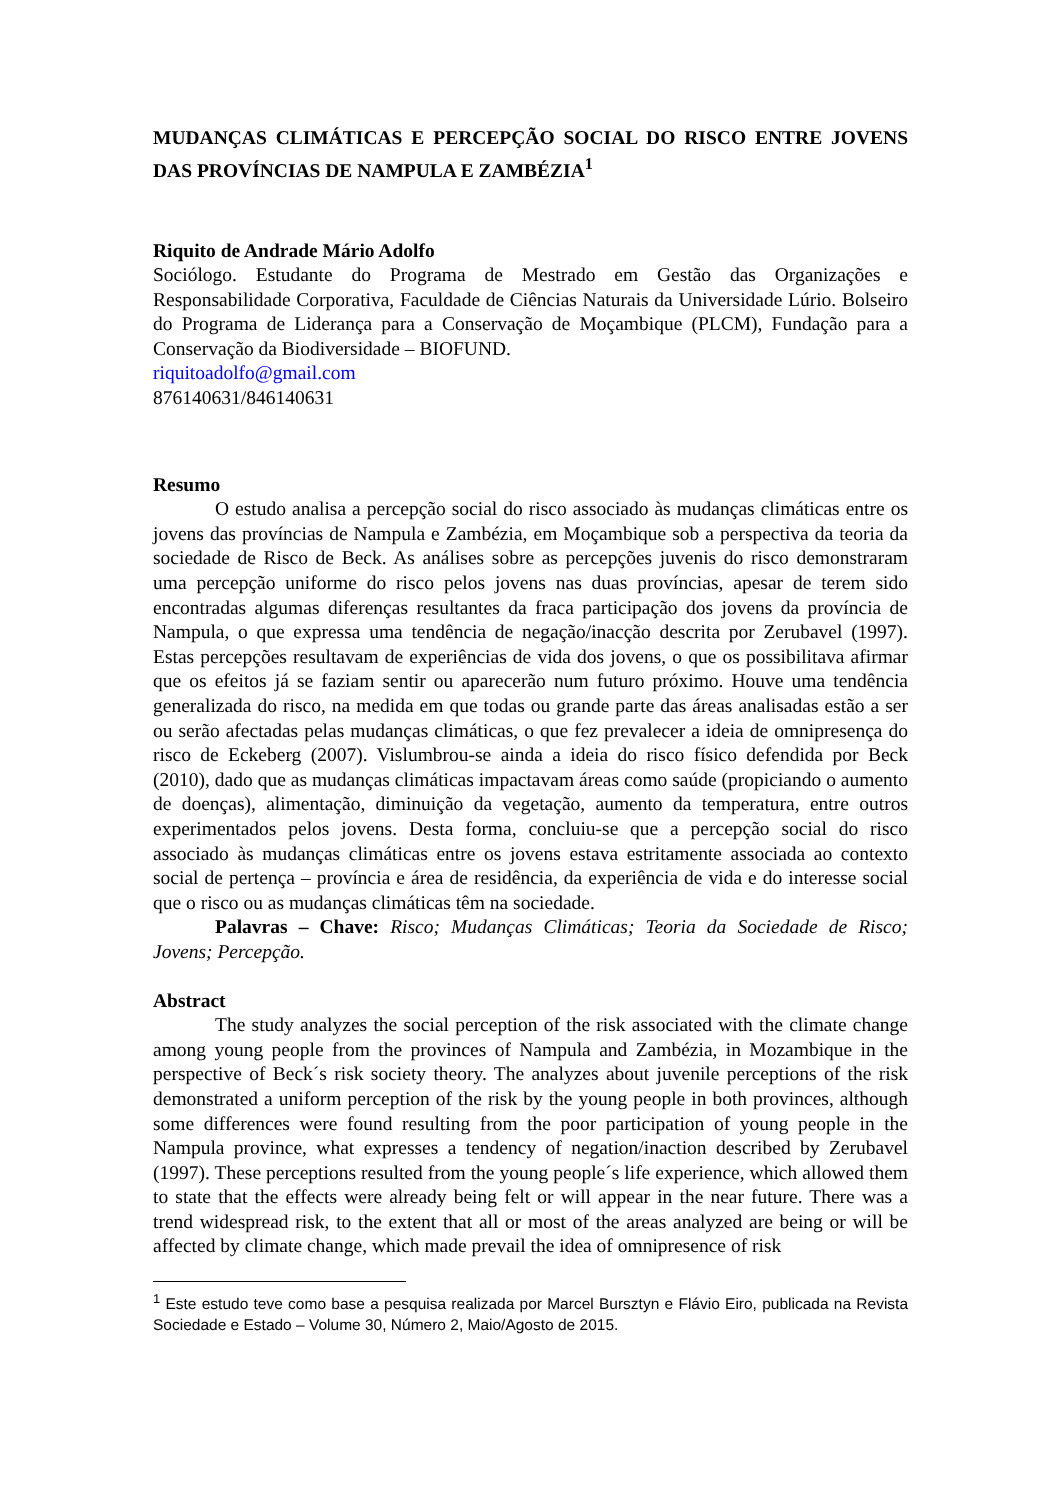MUDANÇAS CLIMÁTICAS E PERCEPÇÃO SOCIAL DO RISCO ENTRE JOVENS DAS PROVÍNCIAS DE NAMPULA E ZAMBÉZIA<sup>1</sup>
Riquito de Andrade Mário Adolfo
Sociólogo. Estudante do Programa de Mestrado em Gestão das Organizações e Responsabilidade Corporativa, Faculdade de Ciências Naturais da Universidade Lúrio. Bolseiro do Programa de Liderança para a Conservação de Moçambique (PLCM), Fundação para a Conservação da Biodiversidade – BIOFUND.
riquitoadolfo@gmail.com
876140631/846140631
Resumo
O estudo analisa a percepção social do risco associado às mudanças climáticas entre os jovens das províncias de Nampula e Zambézia, em Moçambique sob a perspectiva da teoria da sociedade de Risco de Beck. As análises sobre as percepções juvenis do risco demonstraram uma percepção uniforme do risco pelos jovens nas duas províncias, apesar de terem sido encontradas algumas diferenças resultantes da fraca participação dos jovens da província de Nampula, o que expressa uma tendência de negação/inacção descrita por Zerubavel (1997). Estas percepções resultavam de experiências de vida dos jovens, o que os possibilitava afirmar que os efeitos já se faziam sentir ou aparecerão num futuro próximo. Houve uma tendência generalizada do risco, na medida em que todas ou grande parte das áreas analisadas estão a ser ou serão afectadas pelas mudanças climáticas, o que fez prevalecer a ideia de omnipresença do risco de Eckeberg (2007). Vislumbrou-se ainda a ideia do risco físico defendida por Beck (2010), dado que as mudanças climáticas impactavam áreas como saúde (propiciando o aumento de doenças), alimentação, diminuição da vegetação, aumento da temperatura, entre outros experimentados pelos jovens. Desta forma, concluiu-se que a percepção social do risco associado às mudanças climáticas entre os jovens estava estritamente associada ao contexto social de pertença – província e área de residência, da experiência de vida e do interesse social que o risco ou as mudanças climáticas têm na sociedade.
Palavras – Chave: Risco; Mudanças Climáticas; Teoria da Sociedade de Risco; Jovens; Percepção.
Abstract
The study analyzes the social perception of the risk associated with the climate change among young people from the provinces of Nampula and Zambézia, in Mozambique in the perspective of Beck´s risk society theory. The analyzes about juvenile perceptions of the risk demonstrated a uniform perception of the risk by the young people in both provinces, although some differences were found resulting from the poor participation of young people in the Nampula province, what expresses a tendency of negation/inaction described by Zerubavel (1997). These perceptions resulted from the young people´s life experience, which allowed them to state that the effects were already being felt or will appear in the near future. There was a trend widespread risk, to the extent that all or most of the areas analyzed are being or will be affected by climate change, which made prevail the idea of omnipresence of risk
<sup>1</sup> Este estudo teve como base a pesquisa realizada por Marcel Bursztyn e Flávio Eiro, publicada na Revista Sociedade e Estado – Volume 30, Número 2, Maio/Agosto de 2015.